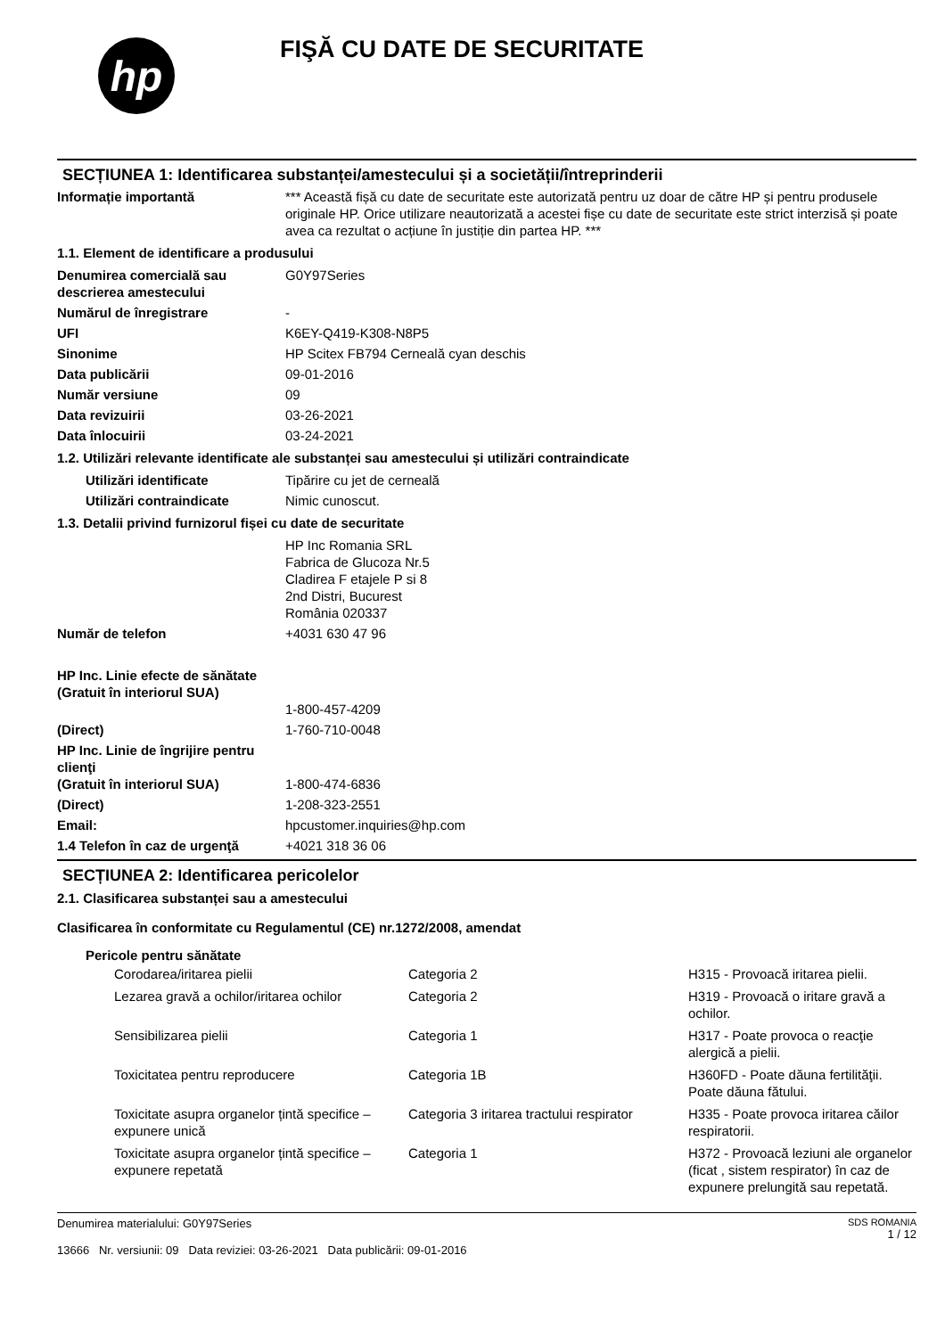hp
FIŞĂ CU DATE DE SECURITATE
SECȚIUNEA 1: Identificarea substanței/amestecului și a societății/întreprinderii
| Informație importantă | *** Această fișă cu date de securitate este autorizată pentru uz doar de către HP și pentru produsele originale HP. Orice utilizare neautorizată a acestei fișe cu date de securitate este strict interzisă și poate avea ca rezultat o acțiune în justiție din partea HP. *** |
| 1.1. Element de identificare a produsului | |
| Denumirea comercială sau descrierea amestecului | G0Y97Series |
| Numărul de înregistrare | - |
| UFI | K6EY-Q419-K308-N8P5 |
| Sinonime | HP Scitex FB794 Cerneală cyan deschis |
| Data publicării | 09-01-2016 |
| Număr versiune | 09 |
| Data revizuirii | 03-26-2021 |
| Data înlocuirii | 03-24-2021 |
| 1.2. Utilizări relevante identificate ale substanței sau amestecului și utilizări contraindicate | |
| Utilizări identificate | Tipărire cu jet de cerneală |
| Utilizări contraindicate | Nimic cunoscut. |
| 1.3. Detalii privind furnizorul fișei cu date de securitate | |
| | HP Inc Romania SRL Fabrica de Glucoza Nr.5 Cladirea F etajele P si 8 2nd Distri, Bucurest România 020337 |
| Număr de telefon | +4031 630 47 96 |
| HP Inc. Linie efecte de sănătate (Gratuit în interiorul SUA) | 1-800-457-4209 |
| (Direct) | 1-760-710-0048 |
| HP Inc. Linie de îngrijire pentru clienţi (Gratuit în interiorul SUA) | 1-800-474-6836 |
| (Direct) | 1-208-323-2551 |
| Email: | hpcustomer.inquiries@hp.com |
| 1.4 Telefon în caz de urgenţă | +4021 318 36 06 |
SECȚIUNEA 2: Identificarea pericolelor
2.1. Clasificarea substanței sau a amestecului
Clasificarea în conformitate cu Regulamentul (CE) nr.1272/2008, amendat
Pericole pentru sănătate
| | Corodarea/iritarea pielii | Categoria 2 | H315 - Provoacă iritarea pielii. |
| | Lezarea gravă a ochilor/iritarea ochilor | Categoria 2 | H319 - Provoacă o iritare gravă a ochilor. |
| | Sensibilizarea pielii | Categoria 1 | H317 - Poate provoca o reacţie alergică a pielii. |
| | Toxicitatea pentru reproducere | Categoria 1B | H360FD - Poate dăuna fertilităţii. Poate dăuna fătului. |
| | Toxicitate asupra organelor țintă specifice – expunere unică | Categoria 3 iritarea tractului respirator | H335 - Poate provoca iritarea căilor respiratorii. |
| | Toxicitate asupra organelor țintă specifice – expunere repetată | Categoria 1 | H372 - Provoacă leziuni ale organelor (ficat , sistem respirator) în caz de expunere prelungită sau repetată. |
Denumirea materialului: G0Y97Series
13666 Nr. versiunii: 09 Data reviziei: 03-26-2021 Data publicării: 09-01-2016
SDS ROMANIA
1 / 12